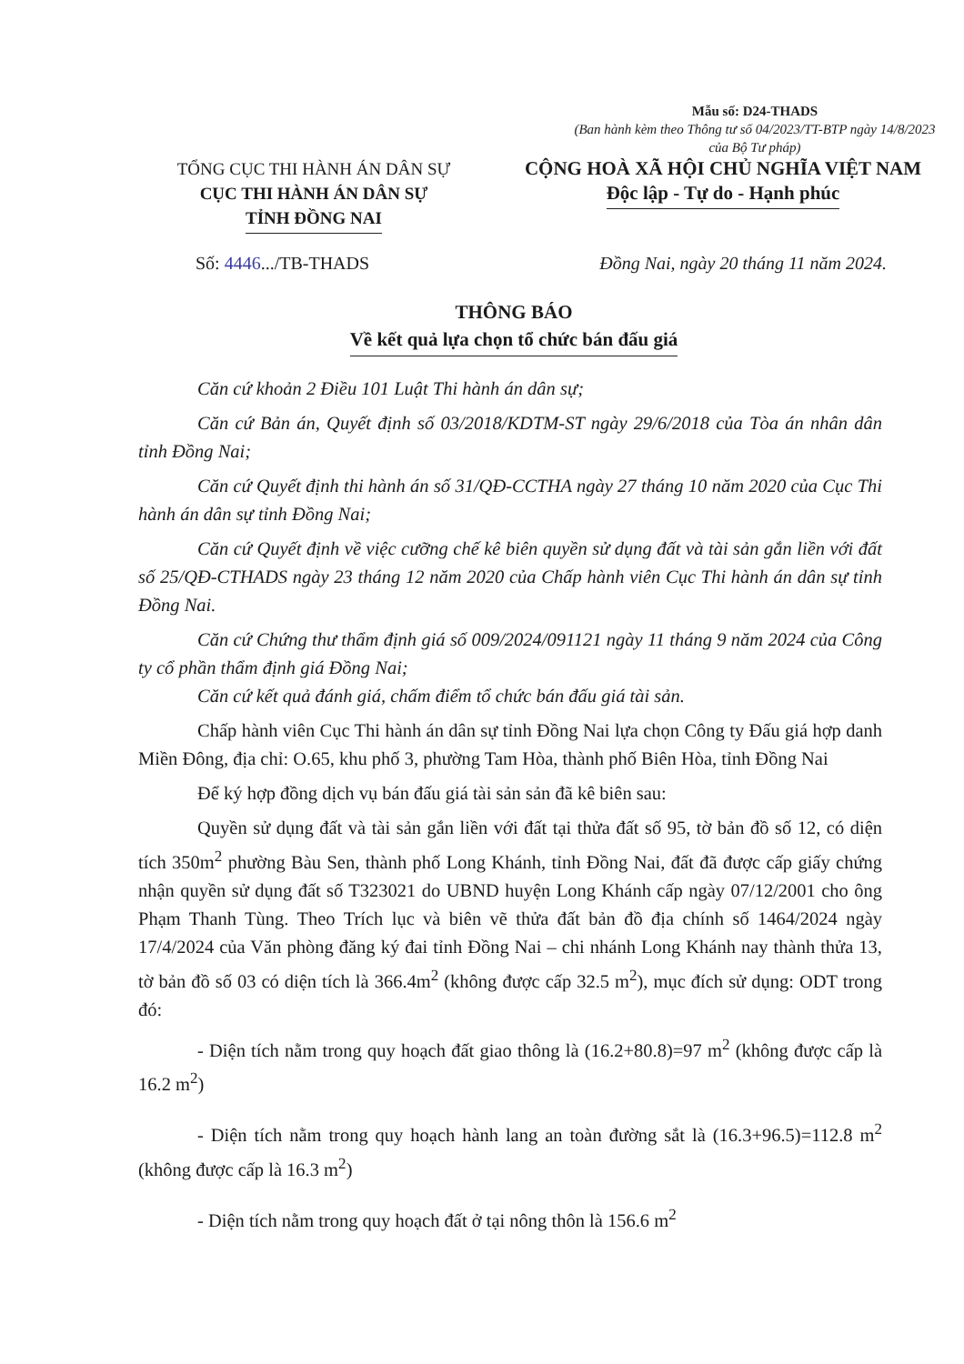Mẫu số: D24-THADS
(Ban hành kèm theo Thông tư số 04/2023/TT-BTP ngày 14/8/2023 của Bộ Tư pháp)
TỔNG CỤC THI HÀNH ÁN DÂN SỰ
CỤC THI HÀNH ÁN DÂN SỰ
TỈNH ĐỒNG NAI
CỘNG HOÀ XÃ HỘI CHỦ NGHĨA VIỆT NAM
Độc lập - Tự do - Hạnh phúc
Số: 4446.../TB-THADS Đồng Nai, ngày 20 tháng 11 năm 2024.
THÔNG BÁO
Về kết quả lựa chọn tổ chức bán đấu giá
Căn cứ khoản 2 Điều 101 Luật Thi hành án dân sự;
Căn cứ Bản án, Quyết định số 03/2018/KDTM-ST ngày 29/6/2018 của Tòa án nhân dân tỉnh Đồng Nai;
Căn cứ Quyết định thi hành án số 31/QĐ-CCTHA ngày 27 tháng 10 năm 2020 của Cục Thi hành án dân sự tỉnh Đồng Nai;
Căn cứ Quyết định về việc cưỡng chế kê biên quyền sử dụng đất và tài sản gắn liền với đất số 25/QĐ-CTHADS ngày 23 tháng 12 năm 2020 của Chấp hành viên Cục Thi hành án dân sự tỉnh Đồng Nai.
Căn cứ Chứng thư thẩm định giá số 009/2024/091121 ngày 11 tháng 9 năm 2024 của Công ty cổ phần thẩm định giá Đồng Nai;
Căn cứ kết quả đánh giá, chấm điểm tổ chức bán đấu giá tài sản.
Chấp hành viên Cục Thi hành án dân sự tỉnh Đồng Nai lựa chọn Công ty Đấu giá hợp danh Miền Đông, địa chỉ: O.65, khu phố 3, phường Tam Hòa, thành phố Biên Hòa, tỉnh Đồng Nai
Để ký hợp đồng dịch vụ bán đấu giá tài sản sản đã kê biên sau:
Quyền sử dụng đất và tài sản gắn liền với đất tại thửa đất số 95, tờ bản đồ số 12, có diện tích 350m<sup>2</sup> phường Bàu Sen, thành phố Long Khánh, tỉnh Đồng Nai, đất đã được cấp giấy chứng nhận quyền sử dụng đất số T323021 do UBND huyện Long Khánh cấp ngày 07/12/2001 cho ông Phạm Thanh Tùng. Theo Trích lục và biên vẽ thửa đất bản đồ địa chính số 1464/2024 ngày 17/4/2024 của Văn phòng đăng ký đai tỉnh Đồng Nai – chi nhánh Long Khánh nay thành thửa 13, tờ bản đồ số 03 có diện tích là 366.4m<sup>2</sup> (không được cấp 32.5 m<sup>2</sup>), mục đích sử dụng: ODT trong đó:
- Diện tích nằm trong quy hoạch đất giao thông là (16.2+80.8)=97 m<sup>2</sup> (không được cấp là 16.2 m<sup>2</sup>)
- Diện tích nằm trong quy hoạch hành lang an toàn đường sắt là (16.3+96.5)=112.8 m<sup>2</sup> (không được cấp là 16.3 m<sup>2</sup>)
- Diện tích nằm trong quy hoạch đất ở tại nông thôn là 156.6 m<sup>2</sup>